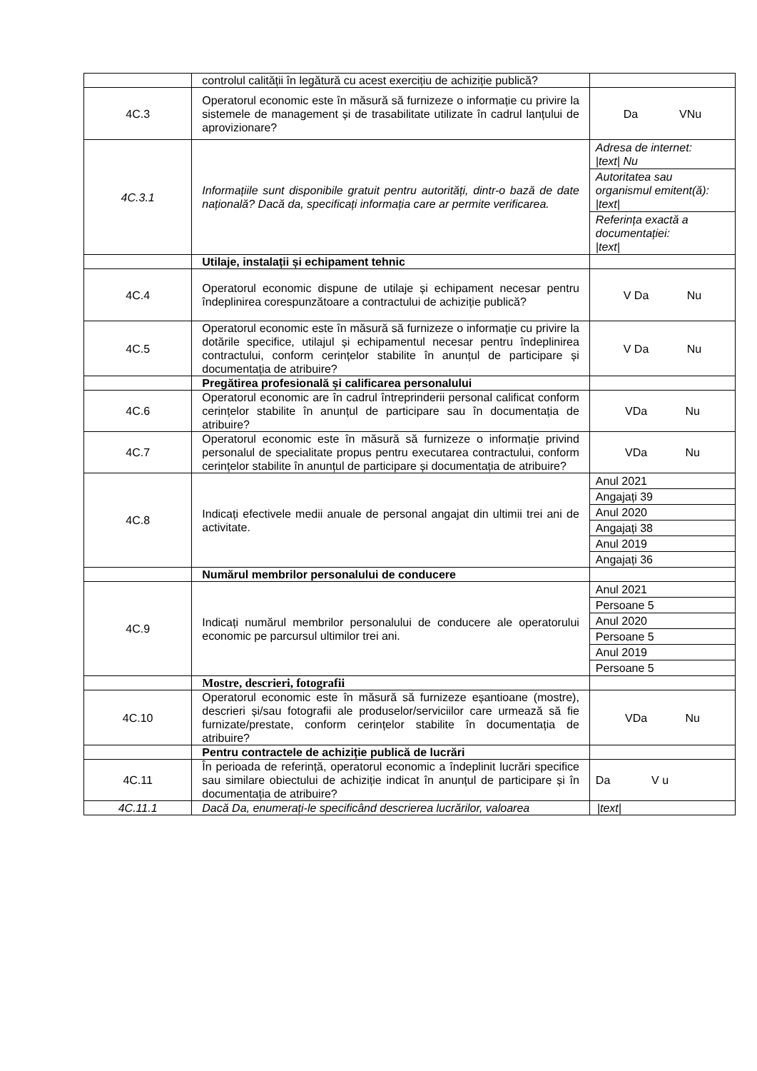| | controlul calității în legătură cu acest exercițiu de achiziție publică? | |
| 4C.3 | Operatorul economic este în măsură să furnizeze o informație cu privire la sistemele de management și de trasabilitate utilizate în cadrul lanțului de aprovizionare? | Da VNu |
| 4C.3.1 | Informațiile sunt disponibile gratuit pentru autorități, dintr-o bază de date națională? Dacă da, specificați informația care ar permite verificarea. | / Adresa de internet: /text/ Nu / / Autoritatea sau organismul emitent(ă): /text/ / / Referința exactă a documentației: /text/ / |
| | Utilaje, instalații și echipament tehnic | |
| 4C.4 | Operatorul economic dispune de utilaje și echipament necesar pentru îndeplinirea corespunzătoare a contractului de achiziție publică? | V Da Nu |
| 4C.5 | Operatorul economic este în măsură să furnizeze o informație cu privire la dotările specifice, utilajul și echipamentul necesar pentru îndeplinirea contractului, conform cerințelor stabilite în anunțul de participare și documentația de atribuire? | V Da Nu |
| | Pregătirea profesională și calificarea personalului | |
| 4C.6 | Operatorul economic are în cadrul întreprinderii personal calificat conform cerințelor stabilite în anunțul de participare sau în documentația de atribuire? | VDa Nu |
| 4C.7 | Operatorul economic este în măsură să furnizeze o informație privind personalul de specialitate propus pentru executarea contractului, conform cerințelor stabilite în anunțul de participare și documentația de atribuire? | VDa Nu |
| 4C.8 | Indicați efectivele medii anuale de personal angajat din ultimii trei ani de activitate. | / Anul 2021 / / Angajați 39 / / Anul 2020 / / Angajați 38 / / Anul 2019 / / Angajați 36 / |
| | Numărul membrilor personalului de conducere | |
| 4C.9 | Indicați numărul membrilor personalului de conducere ale operatorului economic pe parcursul ultimilor trei ani. | / Anul 2021 / / Persoane 5 / / Anul 2020 / / Persoane 5 / / Anul 2019 / / Persoane 5 / |
| | Mostre, descrieri, fotografii | |
| 4C.10 | Operatorul economic este în măsură să furnizeze eșantioane (mostre), descrieri și/sau fotografii ale produselor/serviciilor care urmează să fie furnizate/prestate, conform cerințelor stabilite în documentația de atribuire? | VDa Nu |
| | Pentru contractele de achiziție publică de lucrări | |
| 4C.11 | În perioada de referință, operatorul economic a îndeplinit lucrări specifice sau similare obiectului de achiziție indicat în anunțul de participare și în documentația de atribuire? | Da V u |
| 4C.11.1 | Dacă Da, enumerați-le specificând descrierea lucrărilor, valoarea | /text/ |